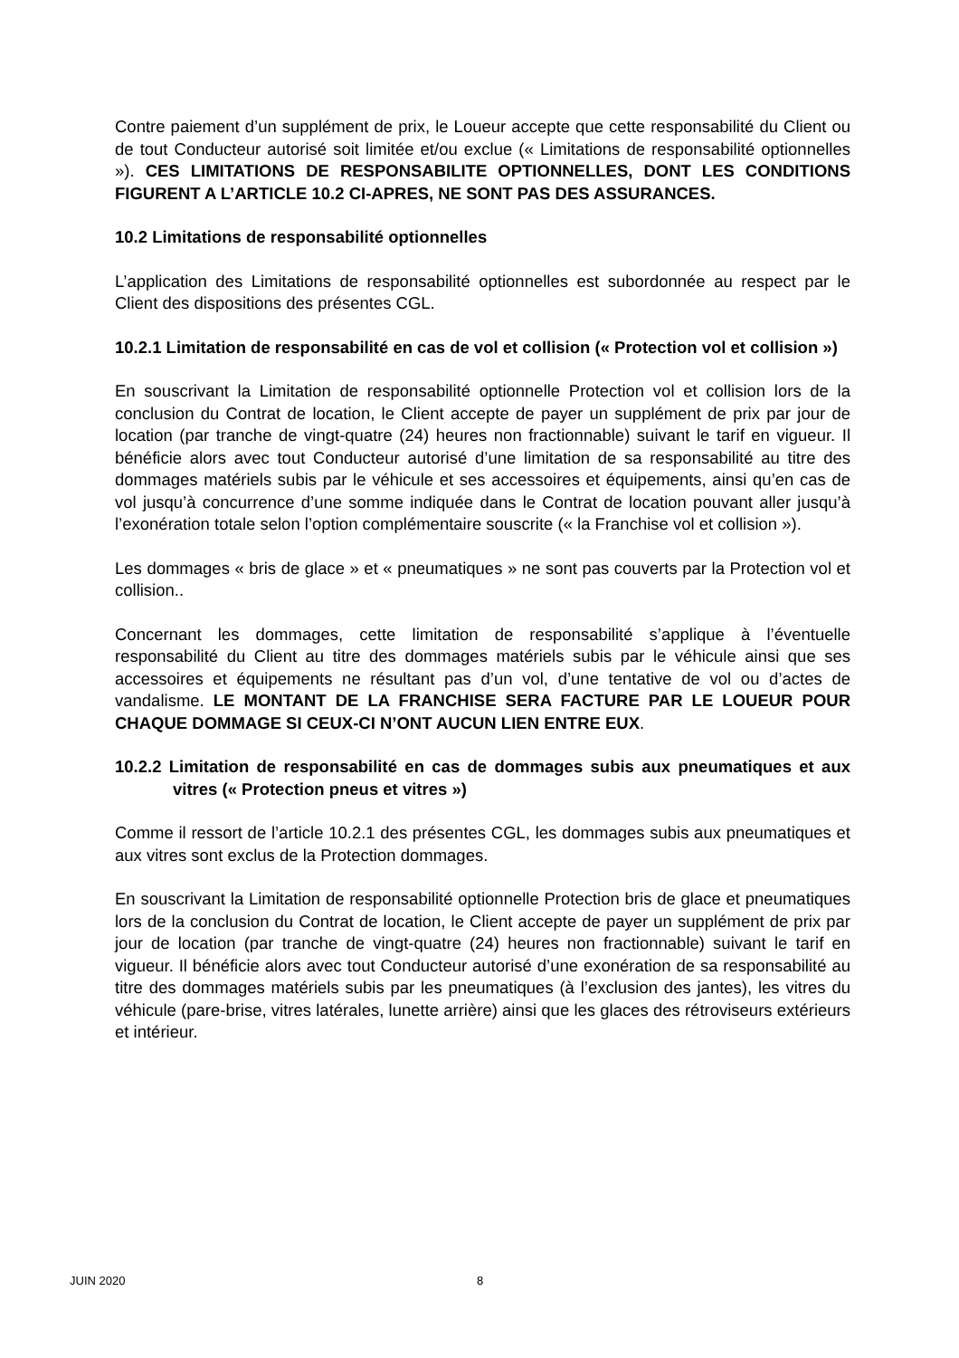Contre paiement d’un supplément de prix, le Loueur accepte que cette responsabilité du Client ou de tout Conducteur autorisé soit limitée et/ou exclue (« Limitations de responsabilité optionnelles »). CES LIMITATIONS DE RESPONSABILITE OPTIONNELLES, DONT LES CONDITIONS FIGURENT A L’ARTICLE 10.2 CI-APRES, NE SONT PAS DES ASSURANCES.
10.2 Limitations de responsabilité optionnelles
L’application des Limitations de responsabilité optionnelles est subordonnée au respect par le Client des dispositions des présentes CGL.
10.2.1 Limitation de responsabilité en cas de vol et collision (« Protection vol et collision »)
En souscrivant la Limitation de responsabilité optionnelle Protection vol et collision lors de la conclusion du Contrat de location, le Client accepte de payer un supplément de prix par jour de location (par tranche de vingt-quatre (24) heures non fractionnable) suivant le tarif en vigueur. Il bénéficie alors avec tout Conducteur autorisé d’une limitation de sa responsabilité au titre des dommages matériels subis par le véhicule et ses accessoires et équipements, ainsi qu’en cas de vol jusqu’à concurrence d’une somme indiquée dans le Contrat de location pouvant aller jusqu’à l’exonération totale selon l’option complémentaire souscrite (« la Franchise vol et collision »).
Les dommages « bris de glace » et « pneumatiques » ne sont pas couverts par la Protection vol et collision..
Concernant les dommages, cette limitation de responsabilité s’applique à l’éventuelle responsabilité du Client au titre des dommages matériels subis par le véhicule ainsi que ses accessoires et équipements ne résultant pas d’un vol, d’une tentative de vol ou d’actes de vandalisme. LE MONTANT DE LA FRANCHISE SERA FACTURE PAR LE LOUEUR POUR CHAQUE DOMMAGE SI CEUX-CI N’ONT AUCUN LIEN ENTRE EUX.
10.2.2 Limitation de responsabilité en cas de dommages subis aux pneumatiques et aux vitres (« Protection pneus et vitres »)
Comme il ressort de l’article 10.2.1 des présentes CGL, les dommages subis aux pneumatiques et aux vitres sont exclus de la Protection dommages.
En souscrivant la Limitation de responsabilité optionnelle Protection bris de glace et pneumatiques lors de la conclusion du Contrat de location, le Client accepte de payer un supplément de prix par jour de location (par tranche de vingt-quatre (24) heures non fractionnable) suivant le tarif en vigueur. Il bénéficie alors avec tout Conducteur autorisé d’une exonération de sa responsabilité au titre des dommages matériels subis par les pneumatiques (à l’exclusion des jantes), les vitres du véhicule (pare-brise, vitres latérales, lunette arrière) ainsi que les glaces des rétroviseurs extérieurs et intérieur.
JUIN 2020 8